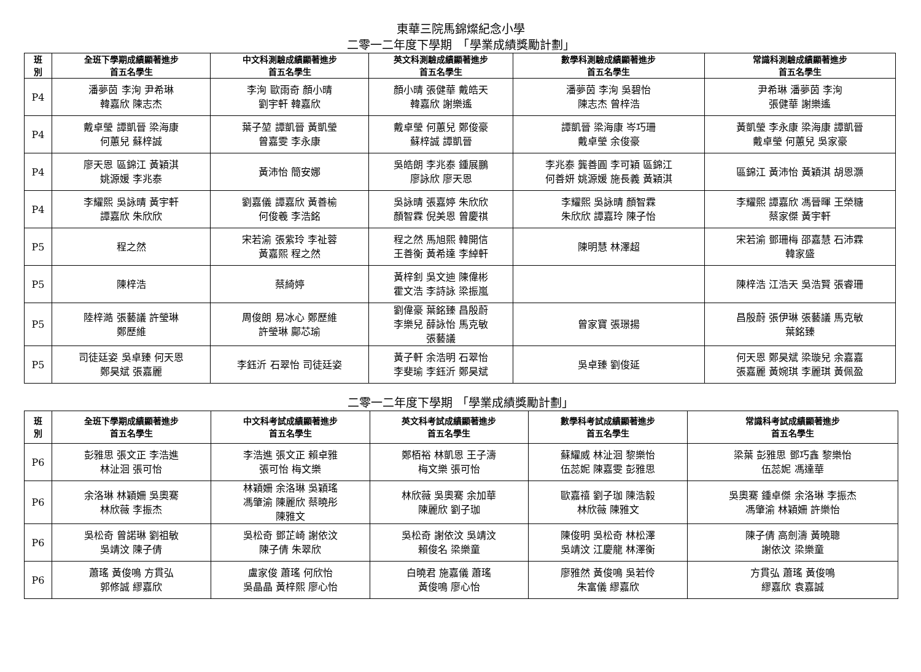東華三院馬錦燦紀念小學
二零一二年度下學期　「學業成績獎勵計劃」
| 班 別 | 全班下學期成績顯著進步 首五名學生 | 中文科測驗成績顯著進步 首五名學生 | 英文科測驗成績顯著進步 首五名學生 | 數學科測驗成績顯著進步 首五名學生 | 常識科測驗成績顯著進步 首五名學生 |
| --- | --- | --- | --- | --- | --- |
| P4 | 潘夢茵 李洵 尹希琳 韓嘉欣 陳志杰 | 李洵 歐雨奇 顏小晴 劉宇軒 韓嘉欣 | 顏小晴 張健華 戴皓天 韓嘉欣 謝樂遙 | 潘夢茵 李洵 吳碧怡 陳志杰 曾梓浩 | 尹希琳 潘夢茵 李洵 張健華 謝樂遙 |
| P4 | 戴卓瑩 譚凱晉 梁海康 何蕙兒 蘇梓誠 | 葉子堃 譚凱晉 黃凱瑩 曾嘉雯 李永康 | 戴卓瑩 何蕙兒 鄭俊豪 蘇梓誠 譚凱晉 | 譚凱晉 梁海康 岑巧珊 戴卓瑩 余俊豪 | 黃凱瑩 李永康 梁海康 譚凱晉 戴卓瑩 何蕙兒 吳家豪 |
| P4 | 廖天恩 區錦江 黃穎淇 姚源媛 李兆泰 | 黃沛怡 簡安娜 | 吳皓朗 李兆泰 鍾展鵬 廖詠欣 廖天恩 | 李兆泰 龔善圓 李可穎 區錦江 何善妍 姚源媛 施長義 黃穎淇 | 區錦江 黃沛怡 黃穎淇 胡恩灝 |
| P4 | 李耀熙 吳詠晴 黃宇軒 譚嘉欣 朱欣欣 | 劉嘉儀 譚嘉欣 黃善榆 何俊羲 李浩銘 | 吳詠晴 張嘉婷 朱欣欣 顏智霖 倪美恩 曾慶祺 | 李耀熙 吳詠晴 顏智霖 朱欣欣 譚嘉玲 陳子怡 | 李耀熙 譚嘉欣 馮晉暉 王榮糖 蔡家傑 黃宇軒 |
| P5 | 程之然 | 宋若渝 張紫玲 李祉蓉 黃嘉熙 程之然 | 程之然 馬旭熙 韓開信 王善衡 黃希達 李綽軒 | 陳明慧 林澤超 | 宋若渝 鄧珊梅 邵嘉慧 石沛霖 韓家盛 |
| P5 | 陳梓浩 | 蔡綺婷 | 黃梓釗 吳文迪 陳偉彬 霍文浩 李詩詠 梁振嵐 | | 陳梓浩 江浩天 吳浩賢 張睿珊 |
| P5 | 陸梓澔 張藝議 許瑩琳 鄭歷維 | 周俊朗 易冰心 鄭歷維 許瑩琳 鄺芯瑜 | 劉偉豪 葉銘臻 昌殷蔚 李樂兒 薛詠怡 馬克敏 張藝議 | 曾家寶 張璟揚 | 昌殷蔚 張伊琳 張藝議 馬克敏 葉銘臻 |
| P5 | 司徒廷姿 吳卓臻 何天恩 鄭昊斌 張嘉麗 | 李鈺沂 石翠怡 司徒廷姿 | 黃子軒 余浩明 石翠怡 李斐瑜 李鈺沂 鄭昊斌 | 吳卓臻 劉俊延 | 何天恩 鄭昊斌 梁璇兒 余嘉嘉 張嘉麗 黃婉琪 李麗琪 黃佩盈 |
二零一二年度下學期 「學業成績獎勵計劃」
| 班 別 | 全班下學期成績顯著進步 首五名學生 | 中文科考試成績顯著進步 首五名學生 | 英文科考試成績顯著進步 首五名學生 | 數學科考試成績顯著進步 首五名學生 | 常識科考試成績顯著進步 首五名學生 |
| --- | --- | --- | --- | --- | --- |
| P6 | 彭雅思 張文正 李浩進 林沚洄 張可怡 | 李浩進 張文正 賴卓雅 張可怡 梅文樂 | 鄭栢裕 林凱恩 王子濤 梅文樂 張可怡 | 蘇耀威 林沚洄 黎樂怡 伍蕊妮 陳嘉雯 彭雅思 | 梁葉 彭雅思 鄧巧鑫 黎樂怡 伍蕊妮 馮達華 |
| P6 | 余洛琳 林穎姍 吳奧騫 林欣薇 李振杰 | 林穎姍 余洛琳 吳穎瑤 馮肇渝 陳麗欣 蔡曉彤 陳雅文 | 林欣薇 吳奧騫 余加華 陳麗欣 劉子珈 | 歐嘉禧 劉子珈 陳浩毅 林欣薇 陳雅文 | 吳奧騫 鍾卓傑 余洛琳 李振杰 馮肇渝 林穎姍 許樂怡 |
| P6 | 吳松奇 曾諾琳 劉祖敏 吳靖汶 陳子倩 | 吳松奇 鄧芷崎 謝依汶 陳子倩 朱翠欣 | 吳松奇 謝依汶 吳靖汶 賴俊名 梁樂童 | 陳俊明 吳松奇 林松澤 吳靖汶 江慶龍 林澤衡 | 陳子倩 高劍濤 黃曉聰 謝依汶 梁樂童 |
| P6 | 蕭瑤 黃俊鳴 方貫弘 郭修誠 繆嘉欣 | 盧家俊 蕭瑤 何欣怡 吳晶晶 黃梓熙 廖心怡 | 白曉君 施嘉儀 蕭瑤 黃俊鳴 廖心怡 | 廖雅然 黃俊鳴 吳若伶 朱富儀 繆嘉欣 | 方貫弘 蕭瑤 黃俊鳴 繆嘉欣 袁嘉誠 |